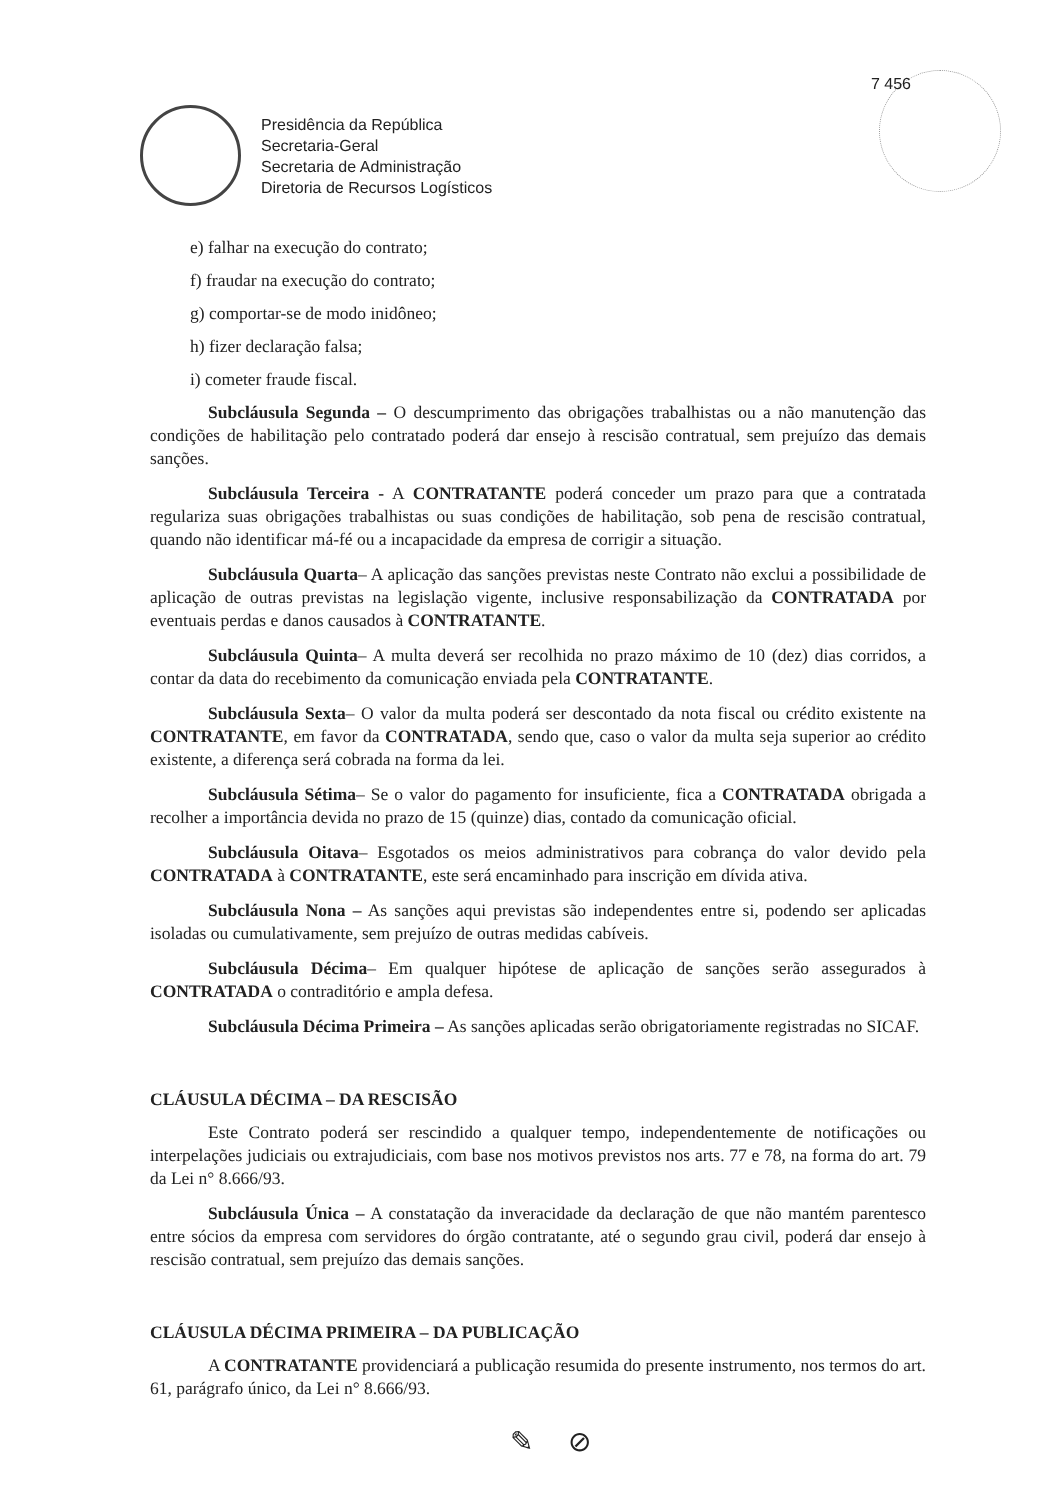7 456
Presidência da República
Secretaria-Geral
Secretaria de Administração
Diretoria de Recursos Logísticos
e) falhar na execução do contrato;
f) fraudar na execução do contrato;
g) comportar-se de modo inidôneo;
h) fizer declaração falsa;
i) cometer fraude fiscal.
Subcláusula Segunda – O descumprimento das obrigações trabalhistas ou a não manutenção das condições de habilitação pelo contratado poderá dar ensejo à rescisão contratual, sem prejuízo das demais sanções.
Subcláusula Terceira - A CONTRATANTE poderá conceder um prazo para que a contratada regulariza suas obrigações trabalhistas ou suas condições de habilitação, sob pena de rescisão contratual, quando não identificar má-fé ou a incapacidade da empresa de corrigir a situação.
Subcláusula Quarta– A aplicação das sanções previstas neste Contrato não exclui a possibilidade de aplicação de outras previstas na legislação vigente, inclusive responsabilização da CONTRATADA por eventuais perdas e danos causados à CONTRATANTE.
Subcláusula Quinta– A multa deverá ser recolhida no prazo máximo de 10 (dez) dias corridos, a contar da data do recebimento da comunicação enviada pela CONTRATANTE.
Subcláusula Sexta– O valor da multa poderá ser descontado da nota fiscal ou crédito existente na CONTRATANTE, em favor da CONTRATADA, sendo que, caso o valor da multa seja superior ao crédito existente, a diferença será cobrada na forma da lei.
Subcláusula Sétima– Se o valor do pagamento for insuficiente, fica a CONTRATADA obrigada a recolher a importância devida no prazo de 15 (quinze) dias, contado da comunicação oficial.
Subcláusula Oitava– Esgotados os meios administrativos para cobrança do valor devido pela CONTRATADA à CONTRATANTE, este será encaminhado para inscrição em dívida ativa.
Subcláusula Nona – As sanções aqui previstas são independentes entre si, podendo ser aplicadas isoladas ou cumulativamente, sem prejuízo de outras medidas cabíveis.
Subcláusula Décima– Em qualquer hipótese de aplicação de sanções serão assegurados à CONTRATADA o contraditório e ampla defesa.
Subcláusula Décima Primeira – As sanções aplicadas serão obrigatoriamente registradas no SICAF.
CLÁUSULA DÉCIMA – DA RESCISÃO
Este Contrato poderá ser rescindido a qualquer tempo, independentemente de notificações ou interpelações judiciais ou extrajudiciais, com base nos motivos previstos nos arts. 77 e 78, na forma do art. 79 da Lei n° 8.666/93.
Subcláusula Única – A constatação da inveracidade da declaração de que não mantém parentesco entre sócios da empresa com servidores do órgão contratante, até o segundo grau civil, poderá dar ensejo à rescisão contratual, sem prejuízo das demais sanções.
CLÁUSULA DÉCIMA PRIMEIRA – DA PUBLICAÇÃO
A CONTRATANTE providenciará a publicação resumida do presente instrumento, nos termos do art. 61, parágrafo único, da Lei n° 8.666/93.
✎ ⊘